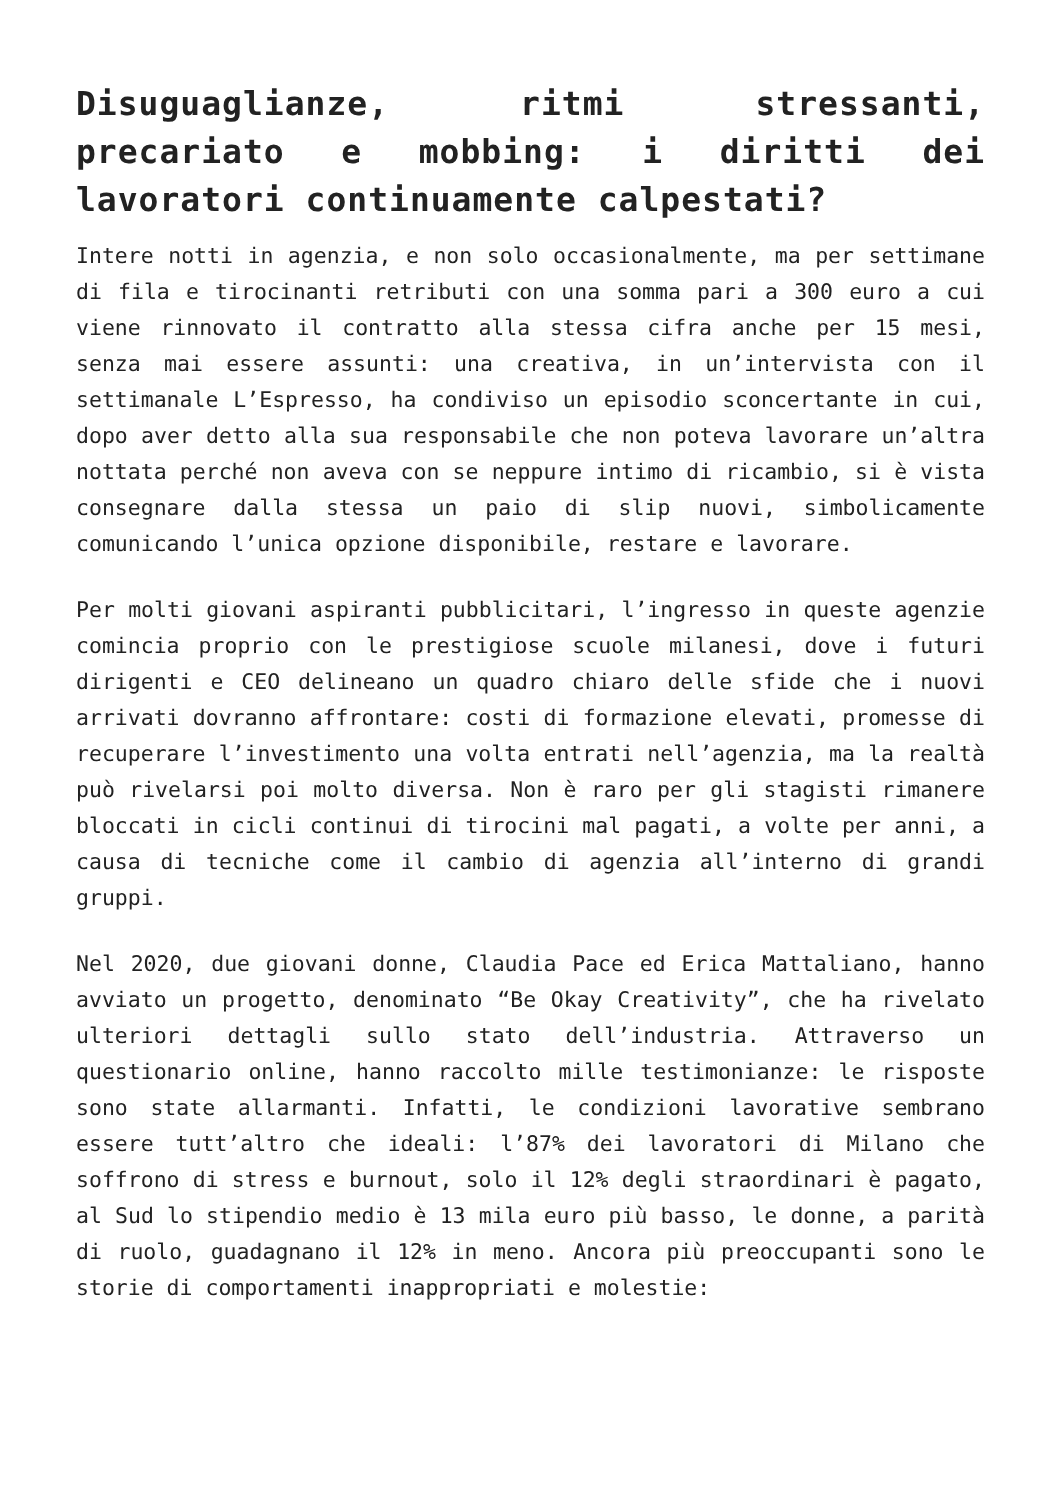Disuguaglianze, ritmi stressanti, precariato e mobbing: i diritti dei lavoratori continuamente calpestati?
Intere notti in agenzia, e non solo occasionalmente, ma per settimane di fila e tirocinanti retributi con una somma pari a 300 euro a cui viene rinnovato il contratto alla stessa cifra anche per 15 mesi, senza mai essere assunti: una creativa, in un’intervista con il settimanale L’Espresso, ha condiviso un episodio sconcertante in cui, dopo aver detto alla sua responsabile che non poteva lavorare un’altra nottata perché non aveva con se neppure intimo di ricambio, si è vista consegnare dalla stessa un paio di slip nuovi, simbolicamente comunicando l’unica opzione disponibile, restare e lavorare.
Per molti giovani aspiranti pubblicitari, l’ingresso in queste agenzie comincia proprio con le prestigiose scuole milanesi, dove i futuri dirigenti e CEO delineano un quadro chiaro delle sfide che i nuovi arrivati dovranno affrontare: costi di formazione elevati, promesse di recuperare l’investimento una volta entrati nell’agenzia, ma la realtà può rivelarsi poi molto diversa. Non è raro per gli stagisti rimanere bloccati in cicli continui di tirocini mal pagati, a volte per anni, a causa di tecniche come il cambio di agenzia all’interno di grandi gruppi.
Nel 2020, due giovani donne, Claudia Pace ed Erica Mattaliano, hanno avviato un progetto, denominato “Be Okay Creativity”, che ha rivelato ulteriori dettagli sullo stato dell’industria. Attraverso un questionario online, hanno raccolto mille testimonianze: le risposte sono state allarmanti. Infatti, le condizioni lavorative sembrano essere tutt’altro che ideali: l’87% dei lavoratori di Milano che soffrono di stress e burnout, solo il 12% degli straordinari è pagato, al Sud lo stipendio medio è 13 mila euro più basso, le donne, a parità di ruolo, guadagnano il 12% in meno. Ancora più preoccupanti sono le storie di comportamenti inappropriati e molestie: